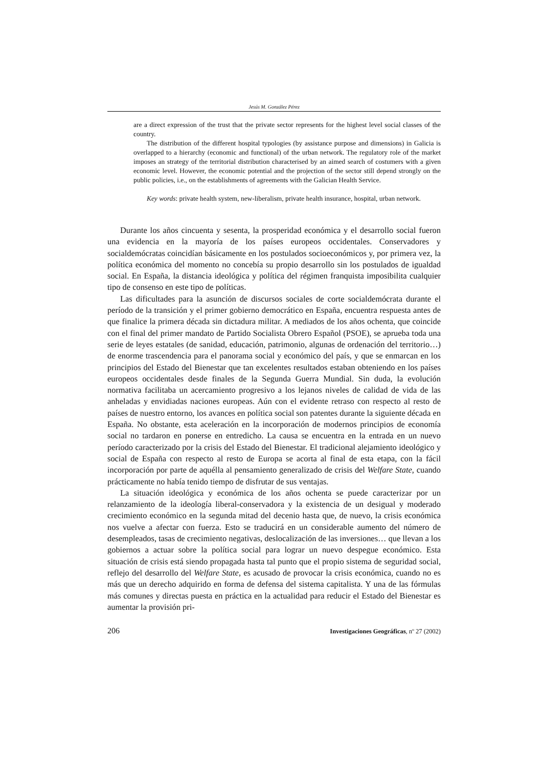Jesús M. González Pérez
are a direct expression of the trust that the private sector represents for the highest level social classes of the country.
The distribution of the different hospital typologies (by assistance purpose and dimensions) in Galicia is overlapped to a hierarchy (economic and functional) of the urban network. The regulatory role of the market imposes an strategy of the territorial distribution characterised by an aimed search of costumers with a given economic level. However, the economic potential and the projection of the sector still depend strongly on the public policies, i.e., on the establishments of agreements with the Galician Health Service.
Key words: private health system, new-liberalism, private health insurance, hospital, urban network.
Durante los años cincuenta y sesenta, la prosperidad económica y el desarrollo social fueron una evidencia en la mayoría de los países europeos occidentales. Conservadores y socialdemócratas coincidían básicamente en los postulados socioeconómicos y, por primera vez, la política económica del momento no concebía su propio desarrollo sin los postulados de igualdad social. En España, la distancia ideológica y política del régimen franquista imposibilita cualquier tipo de consenso en este tipo de políticas.
Las dificultades para la asunción de discursos sociales de corte socialdemócrata durante el período de la transición y el primer gobierno democrático en España, encuentra respuesta antes de que finalice la primera década sin dictadura militar. A mediados de los años ochenta, que coincide con el final del primer mandato de Partido Socialista Obrero Español (PSOE), se aprueba toda una serie de leyes estatales (de sanidad, educación, patrimonio, algunas de ordenación del territorio…) de enorme trascendencia para el panorama social y económico del país, y que se enmarcan en los principios del Estado del Bienestar que tan excelentes resultados estaban obteniendo en los países europeos occidentales desde finales de la Segunda Guerra Mundial. Sin duda, la evolución normativa facilitaba un acercamiento progresivo a los lejanos niveles de calidad de vida de las anheladas y envidiadas naciones europeas. Aún con el evidente retraso con respecto al resto de países de nuestro entorno, los avances en política social son patentes durante la siguiente década en España. No obstante, esta aceleración en la incorporación de modernos principios de economía social no tardaron en ponerse en entredicho. La causa se encuentra en la entrada en un nuevo período caracterizado por la crisis del Estado del Bienestar. El tradicional alejamiento ideológico y social de España con respecto al resto de Europa se acorta al final de esta etapa, con la fácil incorporación por parte de aquélla al pensamiento generalizado de crisis del Welfare State, cuando prácticamente no había tenido tiempo de disfrutar de sus ventajas.
La situación ideológica y económica de los años ochenta se puede caracterizar por un relanzamiento de la ideología liberal-conservadora y la existencia de un desigual y moderado crecimiento económico en la segunda mitad del decenio hasta que, de nuevo, la crisis económica nos vuelve a afectar con fuerza. Esto se traducirá en un considerable aumento del número de desempleados, tasas de crecimiento negativas, deslocalización de las inversiones… que llevan a los gobiernos a actuar sobre la política social para lograr un nuevo despegue económico. Esta situación de crisis está siendo propagada hasta tal punto que el propio sistema de seguridad social, reflejo del desarrollo del Welfare State, es acusado de provocar la crisis económica, cuando no es más que un derecho adquirido en forma de defensa del sistema capitalista. Y una de las fórmulas más comunes y directas puesta en práctica en la actualidad para reducir el Estado del Bienestar es aumentar la provisión pri-
206 Investigaciones Geográficas, nº 27 (2002)